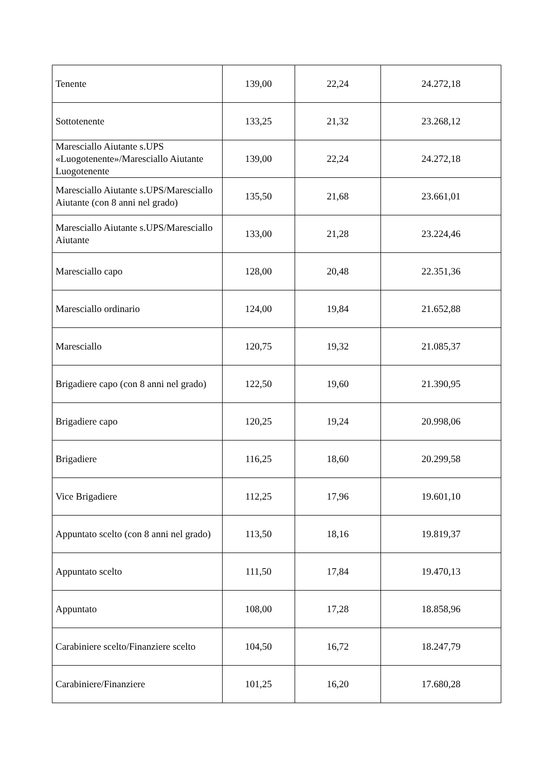| Tenente | 139,00 | 22,24 | 24.272,18 |
| Sottotenente | 133,25 | 21,32 | 23.268,12 |
| Maresciallo Aiutante s.UPS «Luogotenente»/Maresciallo Aiutante Luogotenente | 139,00 | 22,24 | 24.272,18 |
| Maresciallo Aiutante s.UPS/Maresciallo Aiutante (con 8 anni nel grado) | 135,50 | 21,68 | 23.661,01 |
| Maresciallo Aiutante s.UPS/Maresciallo Aiutante | 133,00 | 21,28 | 23.224,46 |
| Maresciallo capo | 128,00 | 20,48 | 22.351,36 |
| Maresciallo ordinario | 124,00 | 19,84 | 21.652,88 |
| Maresciallo | 120,75 | 19,32 | 21.085,37 |
| Brigadiere capo (con 8 anni nel grado) | 122,50 | 19,60 | 21.390,95 |
| Brigadiere capo | 120,25 | 19,24 | 20.998,06 |
| Brigadiere | 116,25 | 18,60 | 20.299,58 |
| Vice Brigadiere | 112,25 | 17,96 | 19.601,10 |
| Appuntato scelto (con 8 anni nel grado) | 113,50 | 18,16 | 19.819,37 |
| Appuntato scelto | 111,50 | 17,84 | 19.470,13 |
| Appuntato | 108,00 | 17,28 | 18.858,96 |
| Carabiniere scelto/Finanziere scelto | 104,50 | 16,72 | 18.247,79 |
| Carabiniere/Finanziere | 101,25 | 16,20 | 17.680,28 |